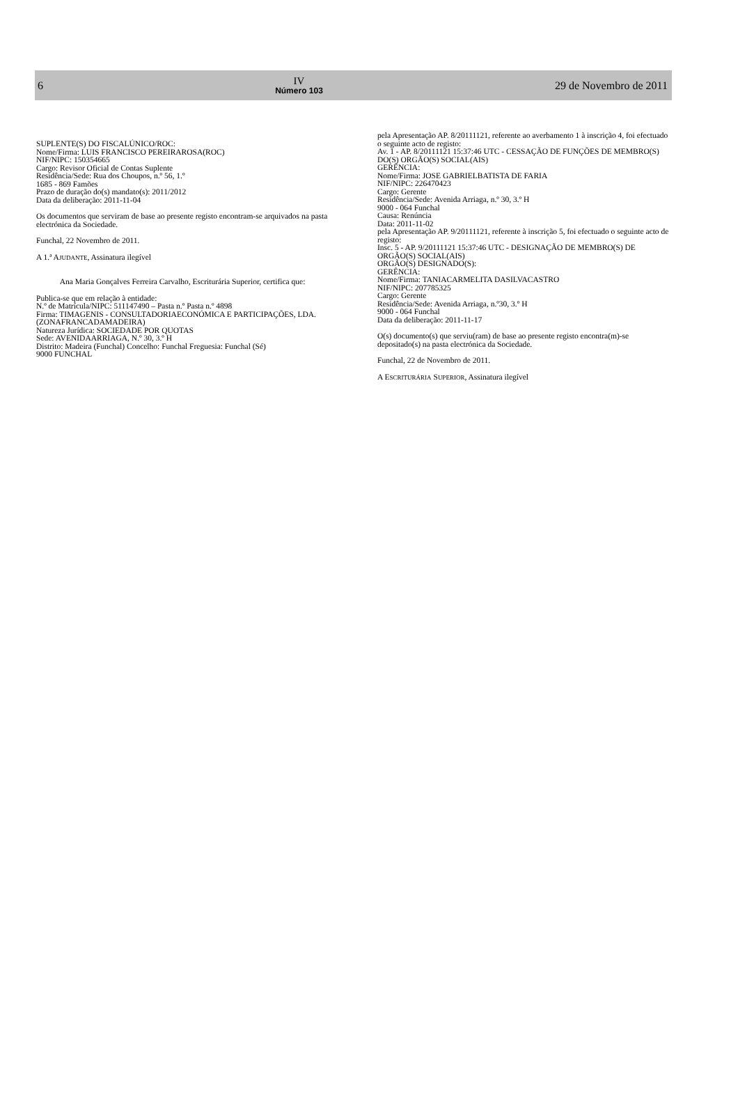6
IV
Número 103
29 de Novembro de 2011
SUPLENTE(S) DO FISCALÚNICO/ROC:
Nome/Firma: LUIS FRANCISCO PEREIRAROSA(ROC)
NIF/NIPC: 150354665
Cargo: Revisor Oficial de Contas Suplente
Residência/Sede: Rua dos Choupos, n.º 56, 1.º
1685 - 869 Famões
Prazo de duração do(s) mandato(s): 2011/2012
Data da deliberação: 2011-11-04
Os documentos que serviram de base ao presente registo encontram-se arquivados na pasta electrónica da Sociedade.
Funchal, 22 Novembro de 2011.
A 1.ª AJUDANTE, Assinatura ilegível
Ana Maria Gonçalves Ferreira Carvalho, Escriturária Superior, certifica que:
Publica-se que em relação à entidade:
N.º de Matrícula/NIPC: 511147490 – Pasta n.º Pasta n.º 4898
Firma: TIMAGENIS - CONSULTADORIAECONÓMICA E PARTICIPAÇÕES, LDA. (ZONAFRANCADAMADEIRA)
Natureza Jurídica: SOCIEDADE POR QUOTAS
Sede: AVENIDAARRIAGA, N.º 30, 3.º H
Distrito: Madeira (Funchal) Concelho: Funchal Freguesia: Funchal (Sé)
9000 FUNCHAL
pela Apresentação AP. 8/20111121, referente ao averbamento 1 à inscrição 4, foi efectuado o seguinte acto de registo:
Av. 1 - AP. 8/20111121 15:37:46 UTC - CESSAÇÃO DE FUNÇÕES DE MEMBRO(S) DO(S) ORGÃO(S) SOCIAL(AIS)
GERÊNCIA:
Nome/Firma: JOSE GABRIELBATISTA DE FARIA
NIF/NIPC: 226470423
Cargo: Gerente
Residência/Sede: Avenida Arriaga, n.º 30, 3.º H
9000 - 064 Funchal
Causa: Renúncia
Data: 2011-11-02
pela Apresentação AP. 9/20111121, referente à inscrição 5, foi efectuado o seguinte acto de registo:
Insc. 5 - AP. 9/20111121 15:37:46 UTC - DESIGNAÇÃO DE MEMBRO(S) DE ORGÃO(S) SOCIAL(AIS)
ORGÃO(S) DESIGNADO(S):
GERÊNCIA:
Nome/Firma: TANIACARMELITA DASILVACASTRO
NIF/NIPC: 207785325
Cargo: Gerente
Residência/Sede: Avenida Arriaga, n.º30, 3.º H
9000 - 064 Funchal
Data da deliberação: 2011-11-17
O(s) documento(s) que serviu(ram) de base ao presente registo encontra(m)-se depositado(s) na pasta electrónica da Sociedade.
Funchal, 22 de Novembro de 2011.
A ESCRITURÁRIA SUPERIOR, Assinatura ilegível